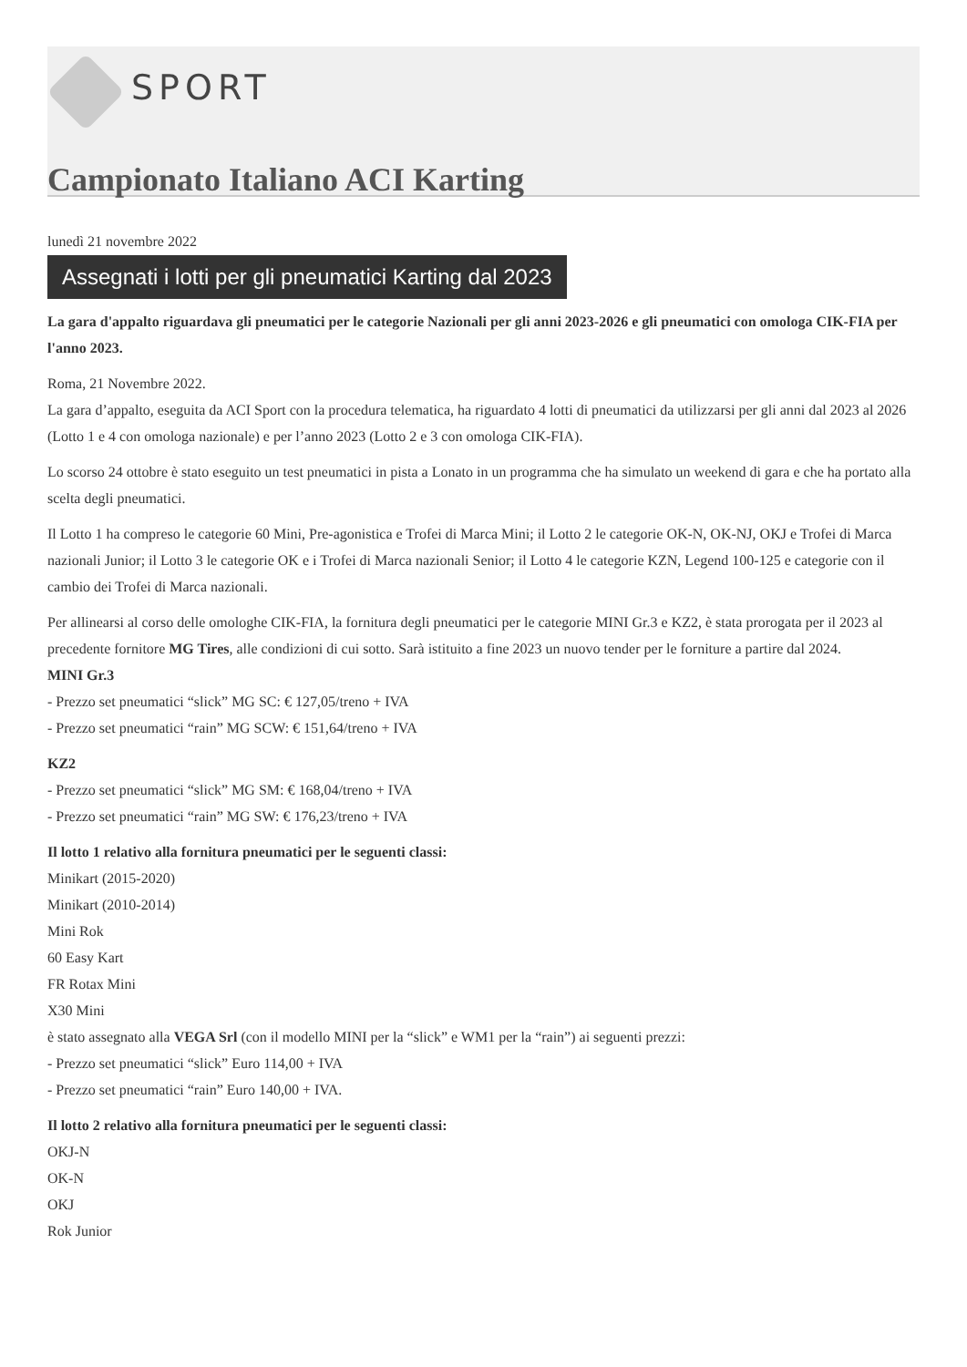SPORT
Campionato Italiano ACI Karting
lunedì 21 novembre 2022
Assegnati i lotti per gli pneumatici Karting dal 2023
La gara d'appalto riguardava gli pneumatici per le categorie Nazionali per gli anni 2023-2026 e gli pneumatici con omologa CIK-FIA per l'anno 2023.
Roma, 21 Novembre 2022.
La gara d’appalto, eseguita da ACI Sport con la procedura telematica, ha riguardato 4 lotti di pneumatici da utilizzarsi per gli anni dal 2023 al 2026 (Lotto 1 e 4 con omologa nazionale) e per l’anno 2023 (Lotto 2 e 3 con omologa CIK-FIA).
Lo scorso 24 ottobre è stato eseguito un test pneumatici in pista a Lonato in un programma che ha simulato un weekend di gara e che ha portato alla scelta degli pneumatici.
Il Lotto 1 ha compreso le categorie 60 Mini, Pre-agonistica e Trofei di Marca Mini; il Lotto 2 le categorie OK-N, OK-NJ, OKJ e Trofei di Marca nazionali Junior; il Lotto 3 le categorie OK e i Trofei di Marca nazionali Senior; il Lotto 4 le categorie KZN, Legend 100-125 e categorie con il cambio dei Trofei di Marca nazionali.
Per allinearsi al corso delle omologhe CIK-FIA, la fornitura degli pneumatici per le categorie MINI Gr.3 e KZ2, è stata prorogata per il 2023 al precedente fornitore MG Tires, alle condizioni di cui sotto. Sarà istituito a fine 2023 un nuovo tender per le forniture a partire dal 2024.
MINI Gr.3
- Prezzo set pneumatici “slick” MG SC: € 127,05/treno + IVA
- Prezzo set pneumatici “rain” MG SCW: € 151,64/treno + IVA
KZ2
- Prezzo set pneumatici “slick” MG SM: € 168,04/treno + IVA
- Prezzo set pneumatici “rain” MG SW: € 176,23/treno + IVA
Il lotto 1 relativo alla fornitura pneumatici per le seguenti classi:
Minikart (2015-2020)
Minikart (2010-2014)
Mini Rok
60 Easy Kart
FR Rotax Mini
X30 Mini
è stato assegnato alla VEGA Srl (con il modello MINI per la “slick” e WM1 per la “rain”) ai seguenti prezzi:
- Prezzo set pneumatici “slick” Euro 114,00 + IVA
- Prezzo set pneumatici “rain” Euro 140,00 + IVA.
Il lotto 2 relativo alla fornitura pneumatici per le seguenti classi:
OKJ-N
OK-N
OKJ
Rok Junior